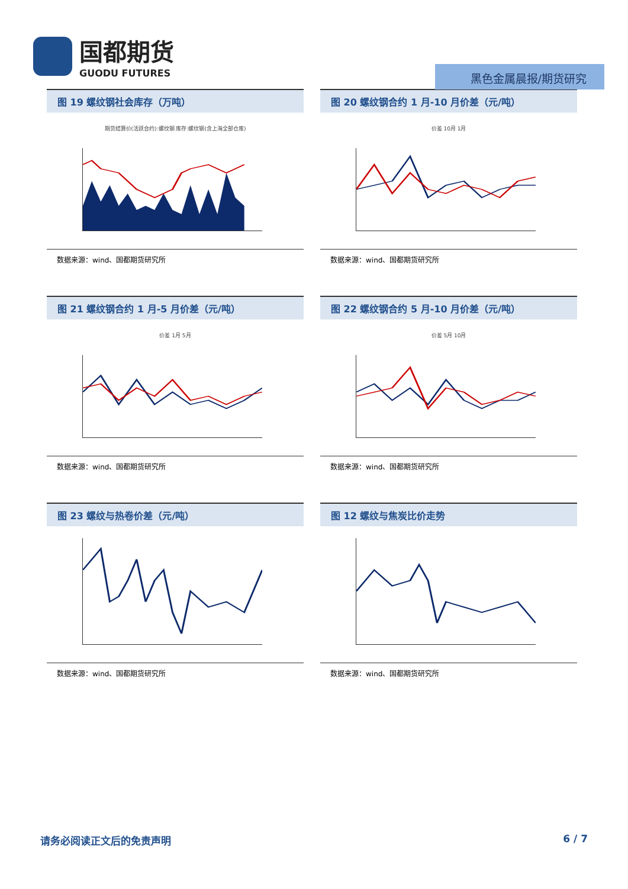国都期货
GUODU FUTURES
黑色金属晨报/期货研究
图 19 螺纹钢社会库存（万吨）
期货结算价(活跃合约):螺纹钢 库存:螺纹钢(含上海全部仓库)
数据来源：wind、国都期货研究所
图 20 螺纹钢合约 1 月-10 月价差（元/吨）
价差 10月 1月
数据来源：wind、国都期货研究所
图 21 螺纹钢合约 1 月-5 月价差（元/吨）
价差 1月 5月
数据来源：wind、国都期货研究所
图 22 螺纹钢合约 5 月-10 月价差（元/吨）
价差 5月 10月
数据来源：wind、国都期货研究所
图 23 螺纹与热卷价差（元/吨）
数据来源：wind、国都期货研究所
图 12 螺纹与焦炭比价走势
数据来源：wind、国都期货研究所
请务必阅读正文后的免责声明 6 / 7